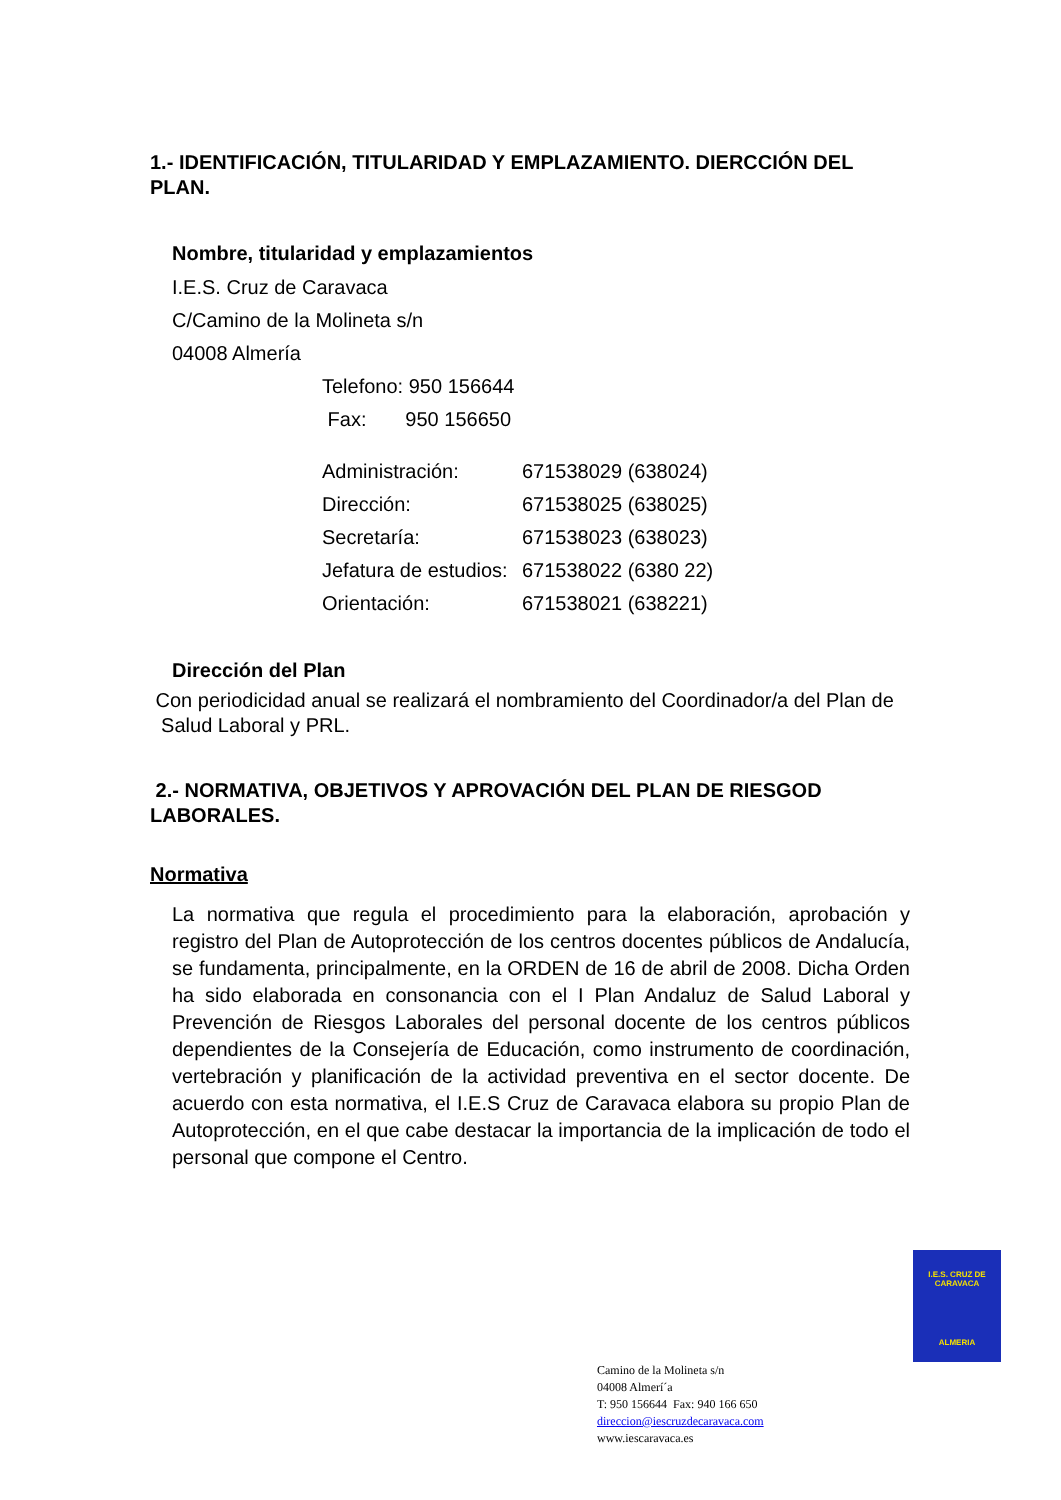1.- IDENTIFICACIÓN, TITULARIDAD Y EMPLAZAMIENTO. DIERCCIÓN DEL PLAN.
Nombre, titularidad y emplazamientos
I.E.S. Cruz de Caravaca
C/Camino de la Molineta s/n
04008 Almería
Telefono: 950 156644
Fax: 950 156650
| Administración: | 671538029 (638024) |
| Dirección: | 671538025 (638025) |
| Secretaría: | 671538023 (638023) |
| Jefatura de estudios: | 671538022 (6380 22) |
| Orientación: | 671538021 (638221) |
Dirección del Plan
Con periodicidad anual se realizará el nombramiento del Coordinador/a del Plan de Salud Laboral y PRL.
2.- NORMATIVA, OBJETIVOS Y APROVACIÓN DEL PLAN DE RIESGOD LABORALES.
Normativa
La normativa que regula el procedimiento para la elaboración, aprobación y registro del Plan de Autoprotección de los centros docentes públicos de Andalucía, se fundamenta, principalmente, en la ORDEN de 16 de abril de 2008. Dicha Orden ha sido elaborada en consonancia con el I Plan Andaluz de Salud Laboral y Prevención de Riesgos Laborales del personal docente de los centros públicos dependientes de la Consejería de Educación, como instrumento de coordinación, vertebración y planificación de la actividad preventiva en el sector docente. De acuerdo con esta normativa, el I.E.S Cruz de Caravaca elabora su propio Plan de Autoprotección, en el que cabe destacar la importancia de la implicación de todo el personal que compone el Centro.
I.E.S. CRUZ DE CARAVACA
ALMERIA
Camino de la Molineta s/n
04008 Almerí´a
T: 950 156644 Fax: 940 166 650
direccion@iescruzdecaravaca.com
www.iescaravaca.es